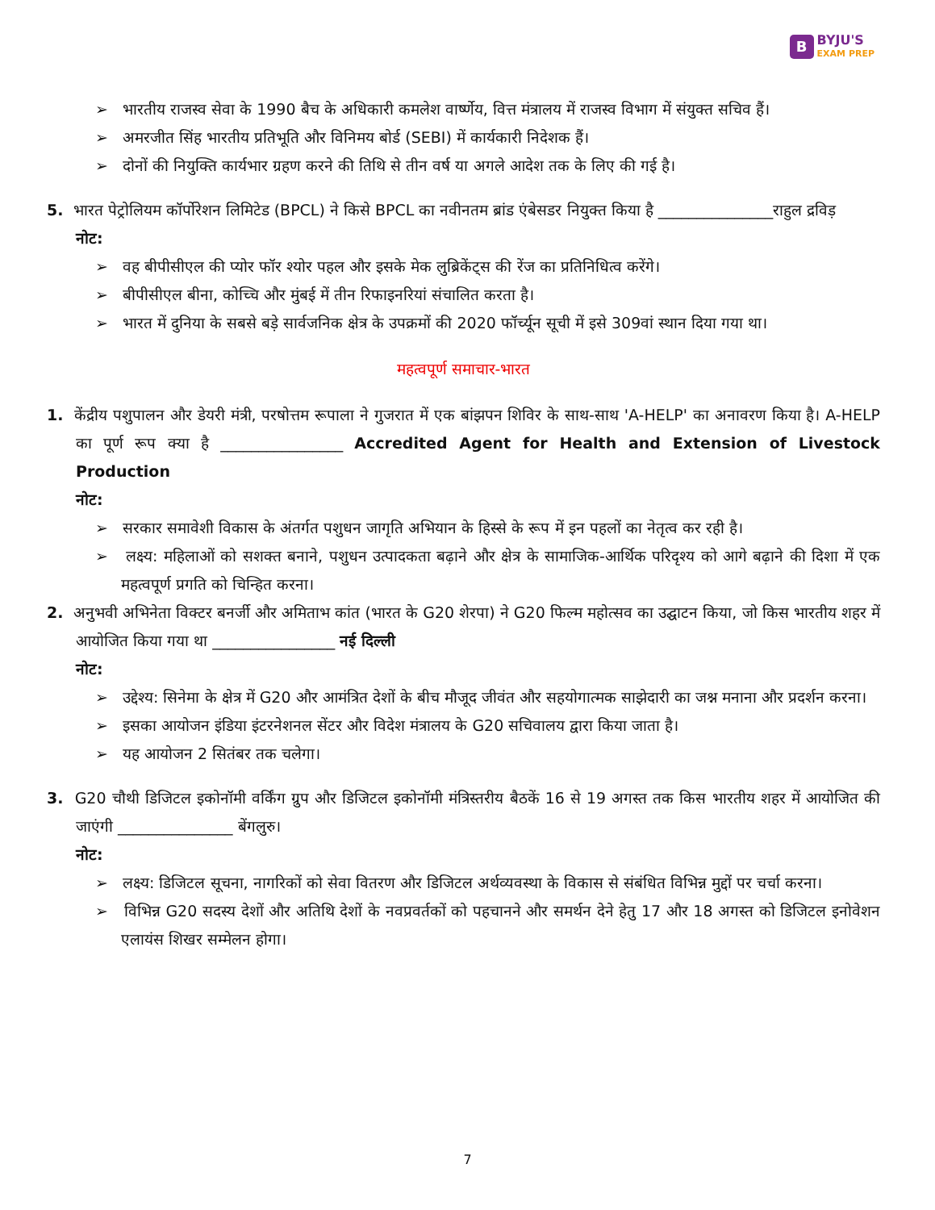B
BYJU'S
EXAM PREP
➢ भारतीय राजस्व सेवा के 1990 बैच के अधिकारी कमलेश वार्ष्णेय, वित्त मंत्रालय में राजस्व विभाग में संयुक्त सचिव हैं।
➢ अमरजीत सिंह भारतीय प्रतिभूति और विनिमय बोर्ड (SEBI) में कार्यकारी निदेशक हैं।
➢ दोनों की नियुक्ति कार्यभार ग्रहण करने की तिथि से तीन वर्ष या अगले आदेश तक के लिए की गई है।
5. भारत पेट्रोलियम कॉर्पोरेशन लिमिटेड (BPCL) ने किसे BPCL का नवीनतम ब्रांड एंबेसडर नियुक्त किया है _______________राहुल द्रविड़
नोट:
➢ वह बीपीसीएल की प्योर फॉर श्योर पहल और इसके मेक लुब्रिकेंट्स की रेंज का प्रतिनिधित्व करेंगे।
➢ बीपीसीएल बीना, कोच्चि और मुंबई में तीन रिफाइनरियां संचालित करता है।
➢ भारत में दुनिया के सबसे बड़े सार्वजनिक क्षेत्र के उपक्रमों की 2020 फॉर्च्यून सूची में इसे 309वां स्थान दिया गया था।
महत्वपूर्ण समाचार-भारत
1. केंद्रीय पशुपालन और डेयरी मंत्री, परषोत्तम रूपाला ने गुजरात में एक बांझपन शिविर के साथ-साथ 'A-HELP' का अनावरण किया है। A-HELP का पूर्ण रूप क्या है ________________ Accredited Agent for Health and Extension of Livestock Production
नोट:
➢ सरकार समावेशी विकास के अंतर्गत पशुधन जागृति अभियान के हिस्से के रूप में इन पहलों का नेतृत्व कर रही है।
➢ लक्ष्य: महिलाओं को सशक्त बनाने, पशुधन उत्पादकता बढ़ाने और क्षेत्र के सामाजिक-आर्थिक परिदृश्य को आगे बढ़ाने की दिशा में एक महत्वपूर्ण प्रगति को चिन्हित करना।
2. अनुभवी अभिनेता विक्टर बनर्जी और अमिताभ कांत (भारत के G20 शेरपा) ने G20 फिल्म महोत्सव का उद्घाटन किया, जो किस भारतीय शहर में आयोजित किया गया था ________________ नई दिल्ली
नोट:
➢ उद्देश्य: सिनेमा के क्षेत्र में G20 और आमंत्रित देशों के बीच मौजूद जीवंत और सहयोगात्मक साझेदारी का जश्न मनाना और प्रदर्शन करना।
➢ इसका आयोजन इंडिया इंटरनेशनल सेंटर और विदेश मंत्रालय के G20 सचिवालय द्वारा किया जाता है।
➢ यह आयोजन 2 सितंबर तक चलेगा।
3. G20 चौथी डिजिटल इकोनॉमी वर्किंग ग्रुप और डिजिटल इकोनॉमी मंत्रिस्तरीय बैठकें 16 से 19 अगस्त तक किस भारतीय शहर में आयोजित की जाएंगी _______________ बेंगलुरु।
नोट:
➢ लक्ष्य: डिजिटल सूचना, नागरिकों को सेवा वितरण और डिजिटल अर्थव्यवस्था के विकास से संबंधित विभिन्न मुद्दों पर चर्चा करना।
➢ विभिन्न G20 सदस्य देशों और अतिथि देशों के नवप्रवर्तकों को पहचानने और समर्थन देने हेतु 17 और 18 अगस्त को डिजिटल इनोवेशन एलायंस शिखर सम्मेलन होगा।
7